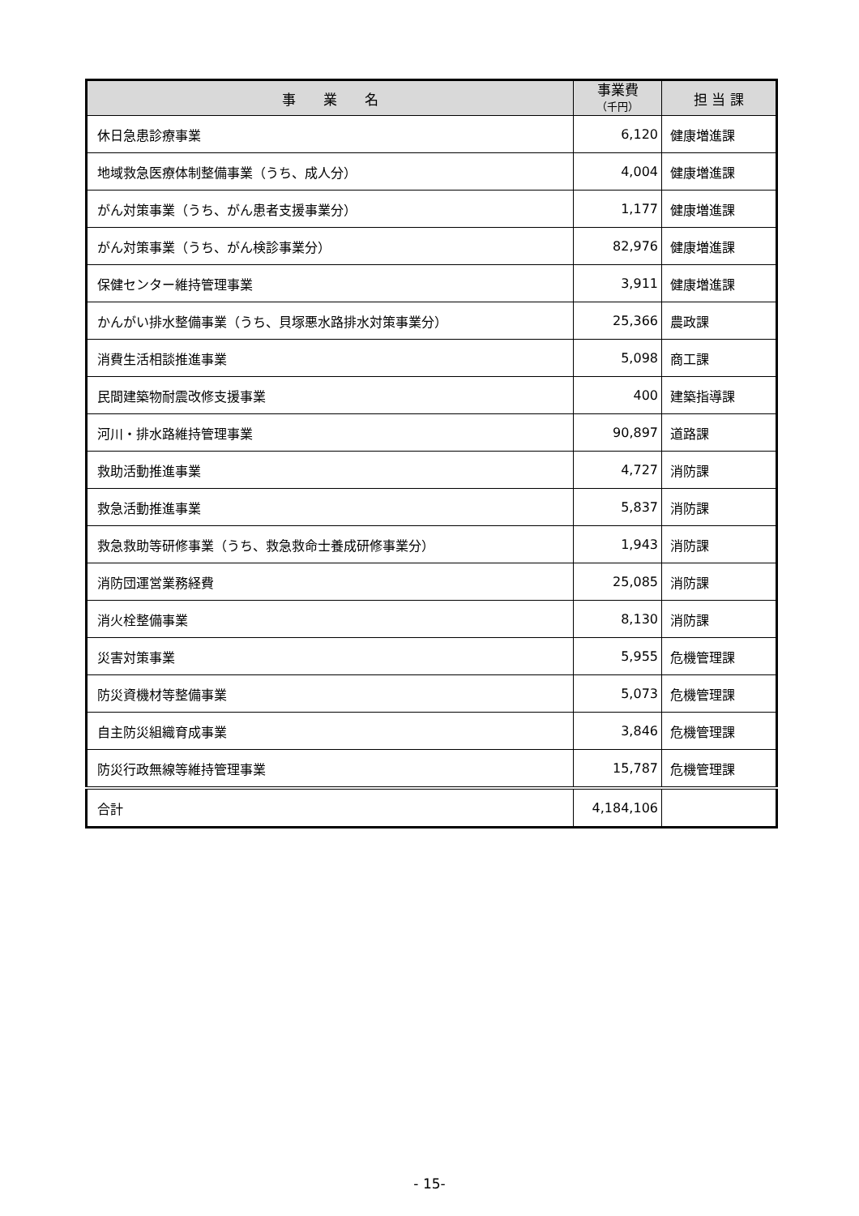| 事 業 名 | 事業費 （千円） | 担 当 課 |
| --- | --- | --- |
| 休日急患診療事業 | 6,120 | 健康増進課 |
| 地域救急医療体制整備事業（うち、成人分） | 4,004 | 健康増進課 |
| がん対策事業（うち、がん患者支援事業分） | 1,177 | 健康増進課 |
| がん対策事業（うち、がん検診事業分） | 82,976 | 健康増進課 |
| 保健センター維持管理事業 | 3,911 | 健康増進課 |
| かんがい排水整備事業（うち、貝塚悪水路排水対策事業分） | 25,366 | 農政課 |
| 消費生活相談推進事業 | 5,098 | 商工課 |
| 民間建築物耐震改修支援事業 | 400 | 建築指導課 |
| 河川・排水路維持管理事業 | 90,897 | 道路課 |
| 救助活動推進事業 | 4,727 | 消防課 |
| 救急活動推進事業 | 5,837 | 消防課 |
| 救急救助等研修事業（うち、救急救命士養成研修事業分） | 1,943 | 消防課 |
| 消防団運営業務経費 | 25,085 | 消防課 |
| 消火栓整備事業 | 8,130 | 消防課 |
| 災害対策事業 | 5,955 | 危機管理課 |
| 防災資機材等整備事業 | 5,073 | 危機管理課 |
| 自主防災組織育成事業 | 3,846 | 危機管理課 |
| 防災行政無線等維持管理事業 | 15,787 | 危機管理課 |
| 合計 | 4,184,106 | |
- 15-